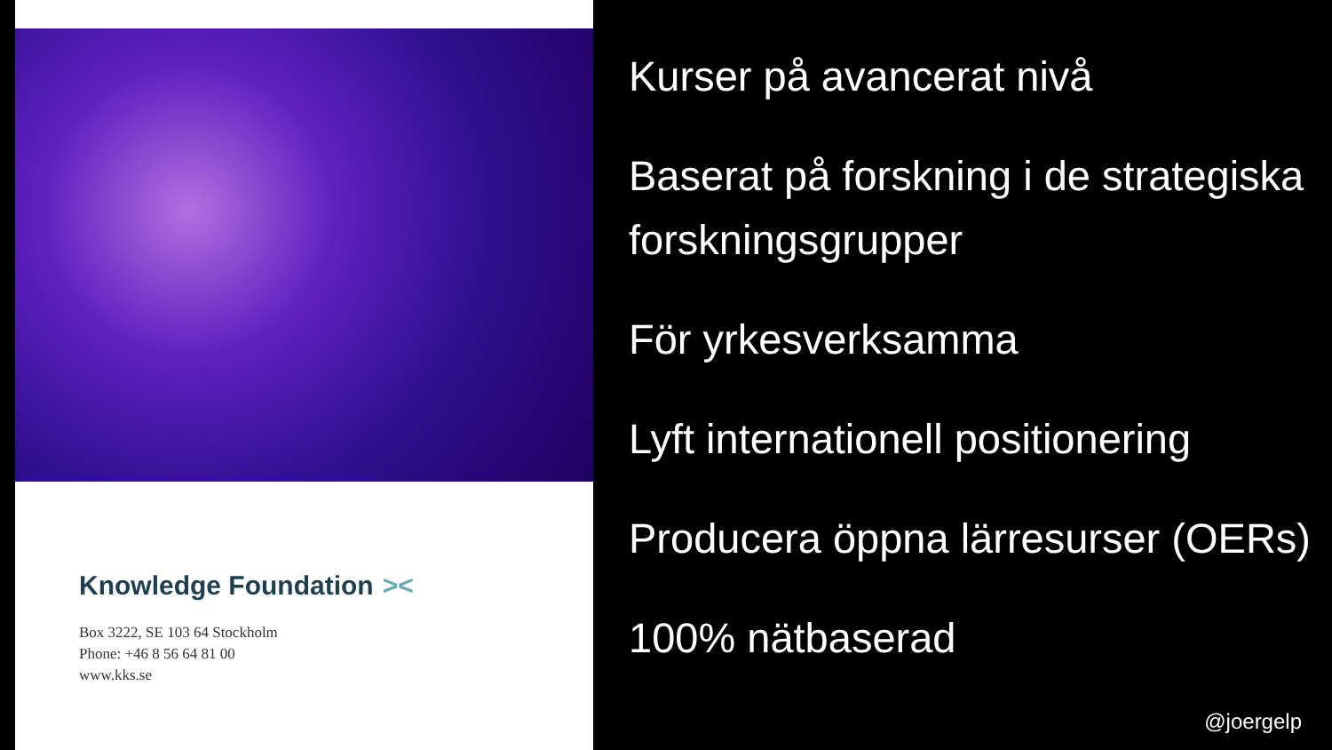Knowledge Foundation ><
Box 3222, SE 103 64 Stockholm
Phone: +46 8 56 64 81 00
www.kks.se
Kurser på avancerat nivå
Baserat på forskning i de strategiska forskningsgrupper
För yrkesverksamma
Lyft internationell positionering
Producera öppna lärresurser (OERs)
100% nätbaserad
@joergelp